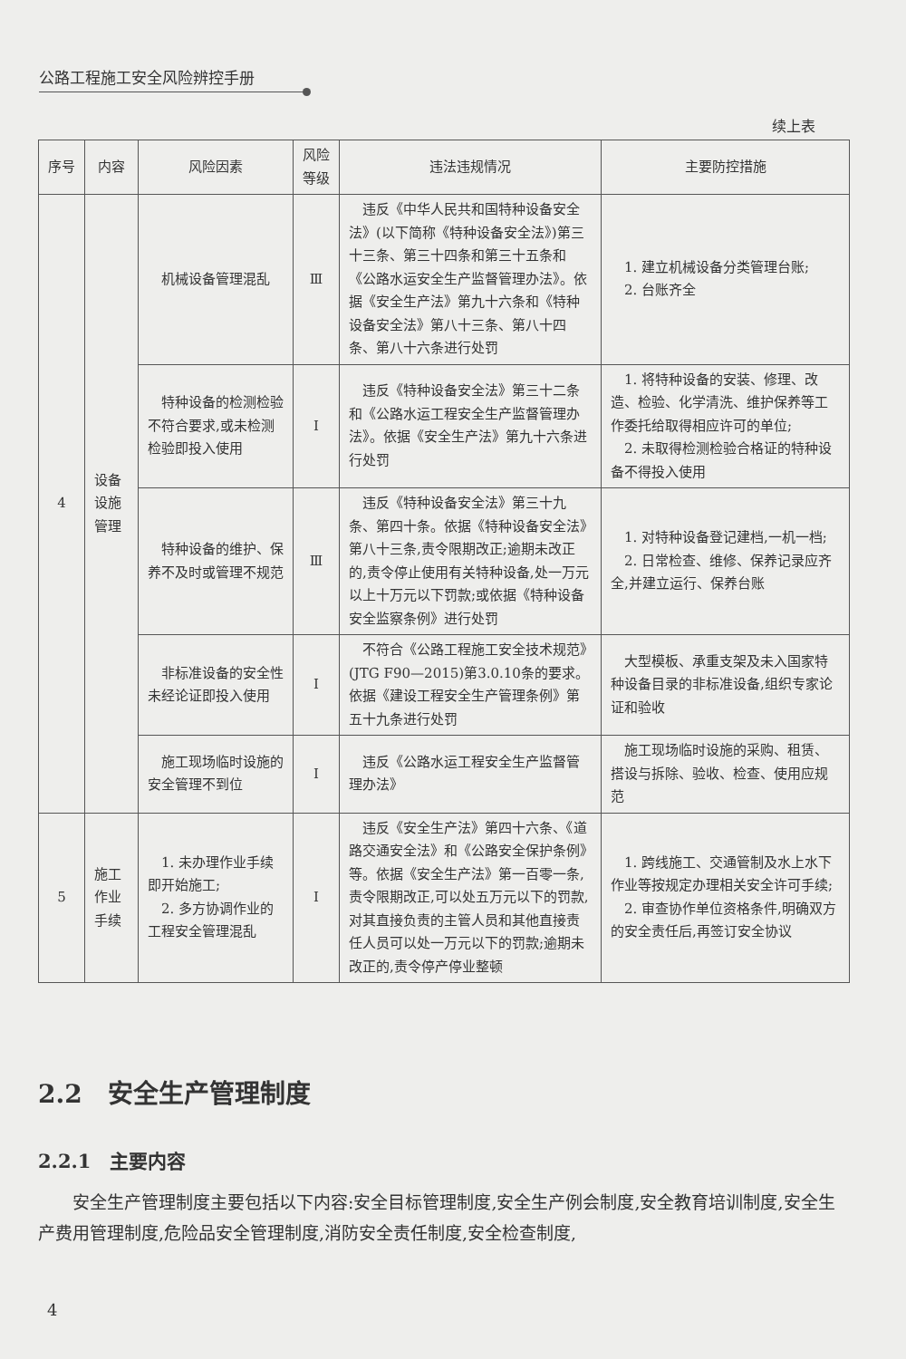公路工程施工安全风险辨控手册
续上表
| 序号 | 内容 | 风险因素 | 风险等级 | 违法违规情况 | 主要防控措施 |
| --- | --- | --- | --- | --- | --- |
| 4 | 设备设施管理 | 机械设备管理混乱 | Ⅲ | 违反《中华人民共和国特种设备安全法》(以下简称《特种设备安全法》)第三十三条、第三十四条和第三十五条和《公路水运安全生产监督管理办法》。依据《安全生产法》第九十六条和《特种设备安全法》第八十三条、第八十四条、第八十六条进行处罚 | 1. 建立机械设备分类管理台账; 2. 台账齐全 |
| | | 特种设备的检测检验不符合要求,或未检测检验即投入使用 | Ⅰ | 违反《特种设备安全法》第三十二条和《公路水运工程安全生产监督管理办法》。依据《安全生产法》第九十六条进行处罚 | 1. 将特种设备的安装、修理、改造、检验、化学清洗、维护保养等工作委托给取得相应许可的单位; 2. 未取得检测检验合格证的特种设备不得投入使用 |
| | | 特种设备的维护、保养不及时或管理不规范 | Ⅲ | 违反《特种设备安全法》第三十九条、第四十条。依据《特种设备安全法》第八十三条,责令限期改正;逾期未改正的,责令停止使用有关特种设备,处一万元以上十万元以下罚款;或依据《特种设备安全监察条例》进行处罚 | 1. 对特种设备登记建档,一机一档; 2. 日常检查、维修、保养记录应齐全,并建立运行、保养台账 |
| | | 非标准设备的安全性未经论证即投入使用 | Ⅰ | 不符合《公路工程施工安全技术规范》(JTG F90—2015)第3.0.10条的要求。依据《建设工程安全生产管理条例》第五十九条进行处罚 | 大型模板、承重支架及未入国家特种设备目录的非标准设备,组织专家论证和验收 |
| | | 施工现场临时设施的安全管理不到位 | Ⅰ | 违反《公路水运工程安全生产监督管理办法》 | 施工现场临时设施的采购、租赁、搭设与拆除、验收、检查、使用应规范 |
| 5 | 施工作业手续 | 1. 未办理作业手续即开始施工; 2. 多方协调作业的工程安全管理混乱 | Ⅰ | 违反《安全生产法》第四十六条、《道路交通安全法》和《公路安全保护条例》等。依据《安全生产法》第一百零一条,责令限期改正,可以处五万元以下的罚款,对其直接负责的主管人员和其他直接责任人员可以处一万元以下的罚款;逾期未改正的,责令停产停业整顿 | 1. 跨线施工、交通管制及水上水下作业等按规定办理相关安全许可手续; 2. 审查协作单位资格条件,明确双方的安全责任后,再签订安全协议 |
2.2　安全生产管理制度
2.2.1　主要内容
安全生产管理制度主要包括以下内容:安全目标管理制度,安全生产例会制度,安全教育培训制度,安全生产费用管理制度,危险品安全管理制度,消防安全责任制度,安全检查制度,
4